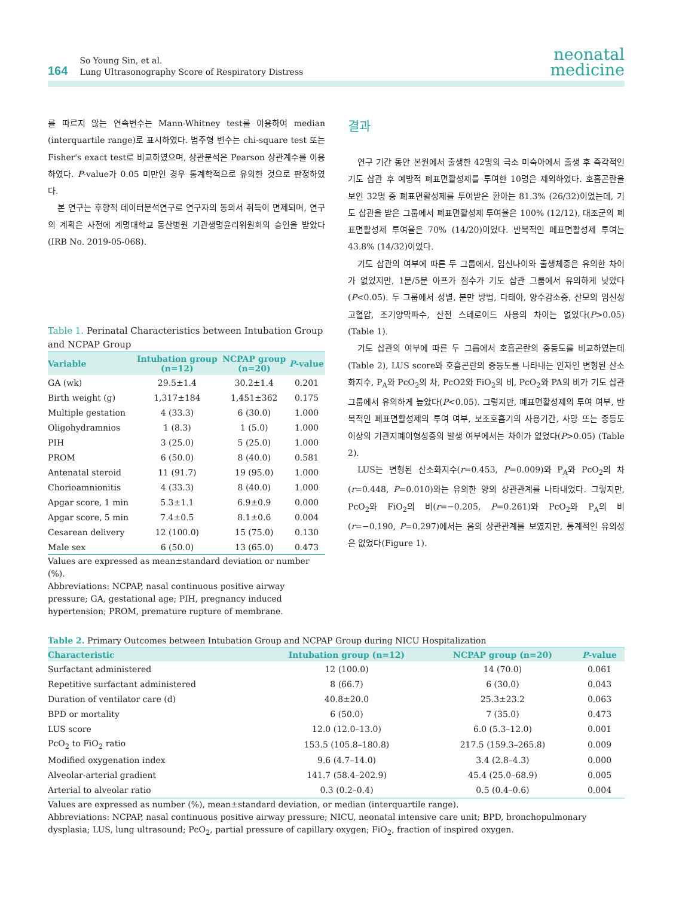164
So Young Sin, et al.
Lung Ultrasonography Score of Respiratory Distress
neonatal
medicine
를 따르지 않는 연속변수는 Mann-Whitney test를 이용하여 median (interquartile range)로 표시하였다. 범주형 변수는 chi-square test 또는 Fisher's exact test로 비교하였으며, 상관분석은 Pearson 상관계수를 이용하였다. P-value가 0.05 미만인 경우 통계학적으로 유의한 것으로 판정하였다.
본 연구는 후향적 데이터분석연구로 연구자의 동의서 취득이 면제되며, 연구의 계획은 사전에 계명대학교 동산병원 기관생명윤리위원회의 승인을 받았다(IRB No. 2019-05-068).
Table 1. Perinatal Characteristics between Intubation Group and NCPAP Group
| Variable | Intubation group (n=12) | NCPAP group (n=20) | P -value |
| --- | --- | --- | --- |
| GA (wk) | 29.5±1.4 | 30.2±1.4 | 0.201 |
| Birth weight (g) | 1,317±184 | 1,451±362 | 0.175 |
| Multiple gestation | 4 (33.3) | 6 (30.0) | 1.000 |
| Oligohydramnios | 1 (8.3) | 1 (5.0) | 1.000 |
| PIH | 3 (25.0) | 5 (25.0) | 1.000 |
| PROM | 6 (50.0) | 8 (40.0) | 0.581 |
| Antenatal steroid | 11 (91.7) | 19 (95.0) | 1.000 |
| Chorioamnionitis | 4 (33.3) | 8 (40.0) | 1.000 |
| Apgar score, 1 min | 5.3±1.1 | 6.9±0.9 | 0.000 |
| Apgar score, 5 min | 7.4±0.5 | 8.1±0.6 | 0.004 |
| Cesarean delivery | 12 (100.0) | 15 (75.0) | 0.130 |
| Male sex | 6 (50.0) | 13 (65.0) | 0.473 |
Values are expressed as mean±standard deviation or number (%).
Abbreviations: NCPAP, nasal continuous positive airway pressure; GA, gestational age; PIH, pregnancy induced hypertension; PROM, premature rupture of membrane.
결과
연구 기간 동안 본원에서 출생한 42명의 극소 미숙아에서 출생 후 즉각적인 기도 삽관 후 예방적 폐표면활성제를 투여한 10명은 제외하였다. 호흡곤란을 보인 32명 중 폐표면활성제를 투여받은 환아는 81.3% (26/32)이었는데, 기도 삽관을 받은 그룹에서 폐표면활성제 투여율은 100% (12/12), 대조군의 폐표면활성제 투여율은 70% (14/20)이었다. 반복적인 폐표면활성제 투여는 43.8% (14/32)이었다.
기도 삽관의 여부에 따른 두 그룹에서, 임신나이와 출생체중은 유의한 차이가 없었지만, 1분/5분 아프가 점수가 기도 삽관 그룹에서 유의하게 낮았다(P<0.05). 두 그룹에서 성별, 분만 방법, 다태아, 양수감소증, 산모의 임신성 고혈압, 조기양막파수, 산전 스테로이드 사용의 차이는 없었다(P>0.05) (Table 1).
기도 삽관의 여부에 따른 두 그룹에서 호흡곤란의 중등도를 비교하였는데(Table 2), LUS score와 호흡곤란의 중등도를 나타내는 인자인 변형된 산소화지수, P<sub>A</sub>와 PcO<sub>2</sub>의 차, PcO2와 FiO<sub>2</sub>의 비, PcO<sub>2</sub>와 PA의 비가 기도 삽관 그룹에서 유의하게 높았다(P<0.05). 그렇지만, 폐표면활성제의 투여 여부, 반복적인 폐표면활성제의 투여 여부, 보조호흡기의 사용기간, 사망 또는 중등도 이상의 기관지폐이형성증의 발생 여부에서는 차이가 없었다(P>0.05) (Table 2).
LUS는 변형된 산소화지수(r=0.453, P=0.009)와 P<sub>A</sub>와 PcO<sub>2</sub>의 차(r=0.448, P=0.010)와는 유의한 양의 상관관계를 나타내었다. 그렇지만, PcO<sub>2</sub>와 FiO<sub>2</sub>의 비(r=−0.205, P=0.261)와 PcO<sub>2</sub>와 P<sub>A</sub>의 비(r=−0.190, P=0.297)에서는 음의 상관관계를 보였지만, 통계적인 유의성은 없었다(Figure 1).
Table 2. Primary Outcomes between Intubation Group and NCPAP Group during NICU Hospitalization
| Characteristic | Intubation group (n=12) | NCPAP group (n=20) | P -value |
| --- | --- | --- | --- |
| Surfactant administered | 12 (100.0) | 14 (70.0) | 0.061 |
| Repetitive surfactant administered | 8 (66.7) | 6 (30.0) | 0.043 |
| Duration of ventilator care (d) | 40.8±20.0 | 25.3±23.2 | 0.063 |
| BPD or mortality | 6 (50.0) | 7 (35.0) | 0.473 |
| LUS score | 12.0 (12.0–13.0) | 6.0 (5.3–12.0) | 0.001 |
| PcO<sub>2</sub> to FiO<sub>2</sub> ratio | 153.5 (105.8–180.8) | 217.5 (159.3–265.8) | 0.009 |
| Modified oxygenation index | 9.6 (4.7–14.0) | 3.4 (2.8–4.3) | 0.000 |
| Alveolar-arterial gradient | 141.7 (58.4–202.9) | 45.4 (25.0–68.9) | 0.005 |
| Arterial to alveolar ratio | 0.3 (0.2–0.4) | 0.5 (0.4–0.6) | 0.004 |
Values are expressed as number (%), mean±standard deviation, or median (interquartile range).
Abbreviations: NCPAP, nasal continuous positive airway pressure; NICU, neonatal intensive care unit; BPD, bronchopulmonary dysplasia; LUS, lung ultrasound; PcO<sub>2</sub>, partial pressure of capillary oxygen; FiO<sub>2</sub>, fraction of inspired oxygen.